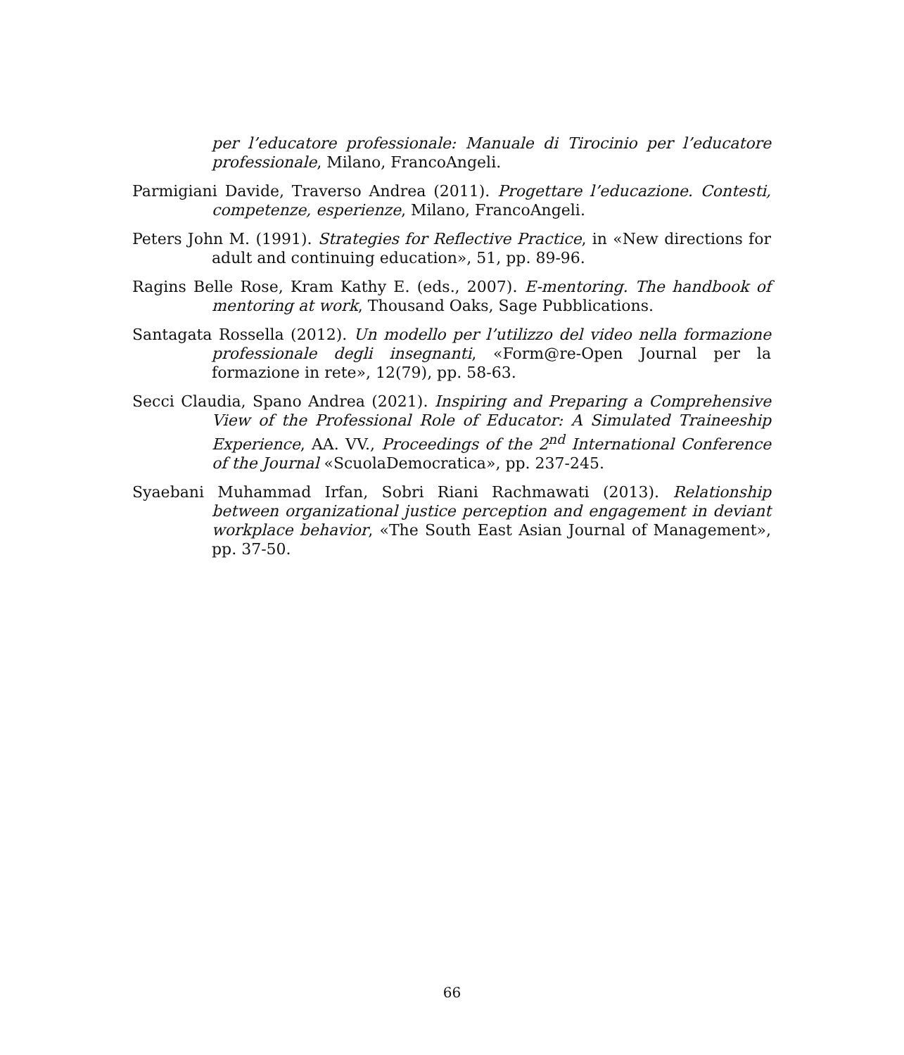per l’educatore professionale: Manuale di Tirocinio per l’educatore professionale, Milano, FrancoAngeli.
Parmigiani Davide, Traverso Andrea (2011). Progettare l’educazione. Contesti, competenze, esperienze, Milano, FrancoAngeli.
Peters John M. (1991). Strategies for Reflective Practice, in «New directions for adult and continuing education», 51, pp. 89-96.
Ragins Belle Rose, Kram Kathy E. (eds., 2007). E-mentoring. The handbook of mentoring at work, Thousand Oaks, Sage Pubblications.
Santagata Rossella (2012). Un modello per l’utilizzo del video nella formazione professionale degli insegnanti, «Form@re-Open Journal per la formazione in rete», 12(79), pp. 58-63.
Secci Claudia, Spano Andrea (2021). Inspiring and Preparing a Comprehensive View of the Professional Role of Educator: A Simulated Traineeship Experience, AA. VV., Proceedings of the 2<sup>nd</sup> International Conference of the Journal «ScuolaDemocratica», pp. 237-245.
Syaebani Muhammad Irfan, Sobri Riani Rachmawati (2013). Relationship between organizational justice perception and engagement in deviant workplace behavior, «The South East Asian Journal of Management», pp. 37-50.
66